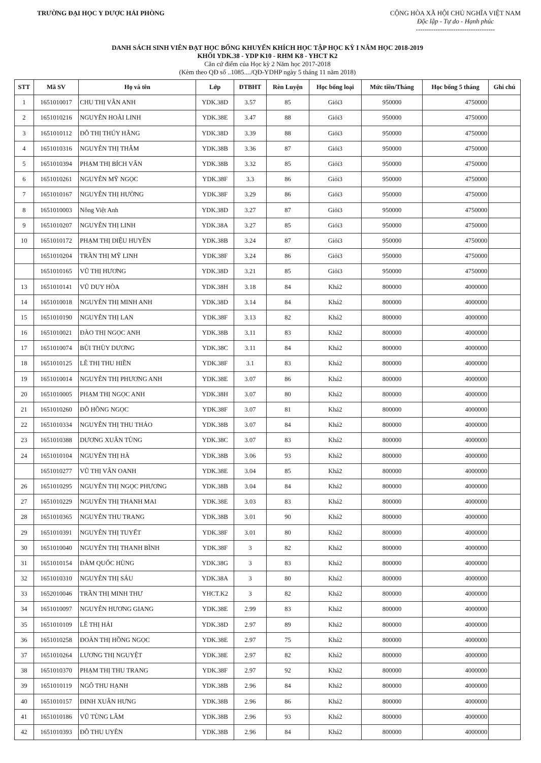TRƯỜNG ĐẠI HỌC Y DƯỢC HẢI PHÒNG
CỘNG HÒA XÃ HỘI CHỦ NGHĨA VIỆT NAM
Độc lập - Tự do - Hạnh phúc
------------------------------------
DANH SÁCH SINH VIÊN ĐẠT HỌC BỔNG KHUYẾN KHÍCH HỌC TẬP HỌC KỲ I NĂM HỌC 2018-2019
KHỐI YDK.38 - YDP K10 - RHM K8 - YHCT K2
Căn cứ điểm của Học kỳ 2 Năm học 2017-2018
(Kèm theo QĐ số ..1085..../QĐ-YDHP ngày 5 tháng 11 năm 2018)
| STT | Mã SV | Họ và tên | Lớp | ĐTBHT | Rèn Luyện | Học bổng loại | Mức tiền/Tháng | Học bổng 5 tháng | Ghi chú |
| --- | --- | --- | --- | --- | --- | --- | --- | --- | --- |
| 1 | 1651010017 | CHU THỊ VÂN ANH | YDK.38D | 3.57 | 85 | Giỏi3 | 950000 | 4750000 | |
| 2 | 1651010216 | NGUYỄN HOÀI LINH | YDK.38E | 3.47 | 88 | Giỏi3 | 950000 | 4750000 | |
| 3 | 1651010112 | ĐỖ THỊ THÚY HẰNG | YDK.38D | 3.39 | 88 | Giỏi3 | 950000 | 4750000 | |
| 4 | 1651010316 | NGUYỄN THỊ THẮM | YDK.38B | 3.36 | 87 | Giỏi3 | 950000 | 4750000 | |
| 5 | 1651010394 | PHẠM THỊ BÍCH VÂN | YDK.38B | 3.32 | 85 | Giỏi3 | 950000 | 4750000 | |
| 6 | 1651010261 | NGUYỄN MỸ NGỌC | YDK.38F | 3.3 | 86 | Giỏi3 | 950000 | 4750000 | |
| 7 | 1651010167 | NGUYỄN THỊ HƯỜNG | YDK.38F | 3.29 | 86 | Giỏi3 | 950000 | 4750000 | |
| 8 | 1651010003 | Nông Việt Anh | YDK.38D | 3.27 | 87 | Giỏi3 | 950000 | 4750000 | |
| 9 | 1651010207 | NGUYỄN THỊ LINH | YDK.38A | 3.27 | 85 | Giỏi3 | 950000 | 4750000 | |
| 10 | 1651010172 | PHẠM THỊ DIỆU HUYỀN | YDK.38B | 3.24 | 87 | Giỏi3 | 950000 | 4750000 | |
| | 1651010204 | TRẦN THỊ MỸ LINH | YDK.38F | 3.24 | 86 | Giỏi3 | 950000 | 4750000 | |
| | 1651010165 | VŨ THỊ HƯƠNG | YDK.38D | 3.21 | 85 | Giỏi3 | 950000 | 4750000 | |
| 13 | 1651010141 | VŨ DUY HÒA | YDK.38H | 3.18 | 84 | Khá2 | 800000 | 4000000 | |
| 14 | 1651010018 | NGUYỄN THỊ MINH ANH | YDK.38D | 3.14 | 84 | Khá2 | 800000 | 4000000 | |
| 15 | 1651010190 | NGUYỄN THỊ LAN | YDK.38F | 3.13 | 82 | Khá2 | 800000 | 4000000 | |
| 16 | 1651010021 | ĐÀO THỊ NGỌC ANH | YDK.38B | 3.11 | 83 | Khá2 | 800000 | 4000000 | |
| 17 | 1651010074 | BÙI THÙY DƯƠNG | YDK.38C | 3.11 | 84 | Khá2 | 800000 | 4000000 | |
| 18 | 1651010125 | LÊ THỊ THU HIỀN | YDK.38F | 3.1 | 83 | Khá2 | 800000 | 4000000 | |
| 19 | 1651010014 | NGUYỄN THỊ PHƯƠNG ANH | YDK.38E | 3.07 | 86 | Khá2 | 800000 | 4000000 | |
| 20 | 1651010005 | PHẠM THỊ NGỌC ANH | YDK.38H | 3.07 | 80 | Khá2 | 800000 | 4000000 | |
| 21 | 1651010260 | ĐỖ HỒNG NGỌC | YDK.38F | 3.07 | 81 | Khá2 | 800000 | 4000000 | |
| 22 | 1651010334 | NGUYỄN THỊ THU THẢO | YDK.38B | 3.07 | 84 | Khá2 | 800000 | 4000000 | |
| 23 | 1651010388 | DƯƠNG XUÂN TÙNG | YDK.38C | 3.07 | 83 | Khá2 | 800000 | 4000000 | |
| 24 | 1651010104 | NGUYỄN THỊ HÀ | YDK.38B | 3.06 | 93 | Khá2 | 800000 | 4000000 | |
| | 1651010277 | VŨ THỊ VÂN OANH | YDK.38E | 3.04 | 85 | Khá2 | 800000 | 4000000 | |
| 26 | 1651010295 | NGUYỄN THỊ NGỌC PHƯƠNG | YDK.38B | 3.04 | 84 | Khá2 | 800000 | 4000000 | |
| 27 | 1651010229 | NGUYỄN THỊ THANH MAI | YDK.38E | 3.03 | 83 | Khá2 | 800000 | 4000000 | |
| 28 | 1651010365 | NGUYỄN THU TRANG | YDK.38B | 3.01 | 90 | Khá2 | 800000 | 4000000 | |
| 29 | 1651010391 | NGUYỄN THỊ TUYẾT | YDK.38F | 3.01 | 80 | Khá2 | 800000 | 4000000 | |
| 30 | 1651010040 | NGUYỄN THỊ THANH BÌNH | YDK.38F | 3 | 82 | Khá2 | 800000 | 4000000 | |
| 31 | 1651010154 | ĐÀM QUỐC HÙNG | YDK.38G | 3 | 83 | Khá2 | 800000 | 4000000 | |
| 32 | 1651010310 | NGUYỄN THỊ SÁU | YDK.38A | 3 | 80 | Khá2 | 800000 | 4000000 | |
| 33 | 1652010046 | TRẦN THỊ MINH THƯ | YHCT.K2 | 3 | 82 | Khá2 | 800000 | 4000000 | |
| 34 | 1651010097 | NGUYỄN HƯƠNG GIANG | YDK.38E | 2.99 | 83 | Khá2 | 800000 | 4000000 | |
| 35 | 1651010109 | LÊ THỊ HẢI | YDK.38D | 2.97 | 89 | Khá2 | 800000 | 4000000 | |
| 36 | 1651010258 | ĐOÀN THỊ HỒNG NGỌC | YDK.38E | 2.97 | 75 | Khá2 | 800000 | 4000000 | |
| 37 | 1651010264 | LƯƠNG THỊ NGUYỆT | YDK.38E | 2.97 | 82 | Khá2 | 800000 | 4000000 | |
| 38 | 1651010370 | PHẠM THỊ THU TRANG | YDK.38F | 2.97 | 92 | Khá2 | 800000 | 4000000 | |
| 39 | 1651010119 | NGÔ THU HẠNH | YDK.38B | 2.96 | 84 | Khá2 | 800000 | 4000000 | |
| 40 | 1651010157 | ĐINH XUÂN HƯNG | YDK.38B | 2.96 | 86 | Khá2 | 800000 | 4000000 | |
| 41 | 1651010186 | VŨ TÙNG LÂM | YDK.38B | 2.96 | 93 | Khá2 | 800000 | 4000000 | |
| 42 | 1651010393 | ĐỖ THU UYÊN | YDK.38B | 2.96 | 84 | Khá2 | 800000 | 4000000 | |